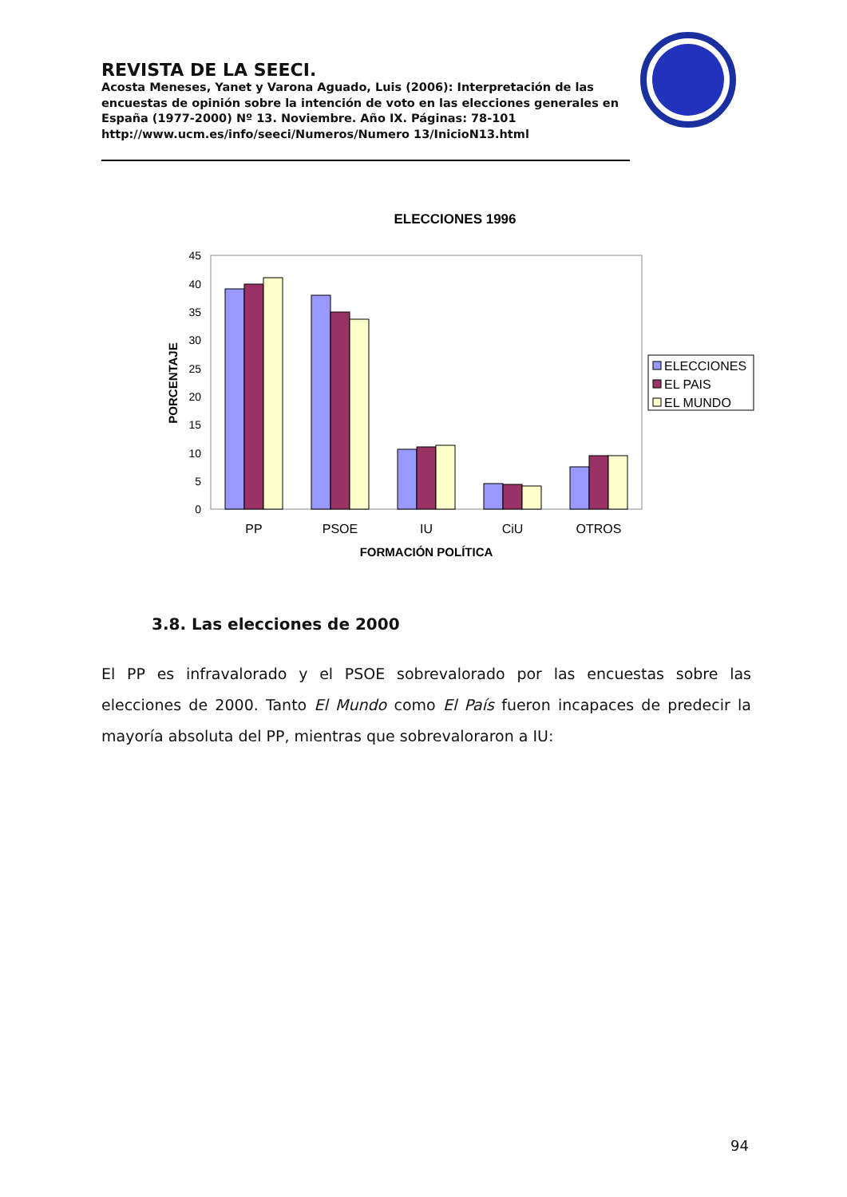REVISTA DE LA SEECI.
Acosta Meneses, Yanet y Varona Aguado, Luis (2006): Interpretación de las encuestas de opinión sobre la intención de voto en las elecciones generales en España (1977-2000) Nº 13. Noviembre. Año IX. Páginas: 78-101 http://www.ucm.es/info/seeci/Numeros/Numero 13/InicioN13.html
ELECCIONES 1996
0
5
10
15
20
25
30
35
40
45
PORCENTAJE
PP
PSOE
IU
CiU
OTROS
FORMACIÓN POLÍTICA
ELECCIONES
EL PAIS
EL MUNDO
3.8. Las elecciones de 2000
El PP es infravalorado y el PSOE sobrevalorado por las encuestas sobre las elecciones de 2000. Tanto El Mundo como El País fueron incapaces de predecir la mayoría absoluta del PP, mientras que sobrevaloraron a IU:
94